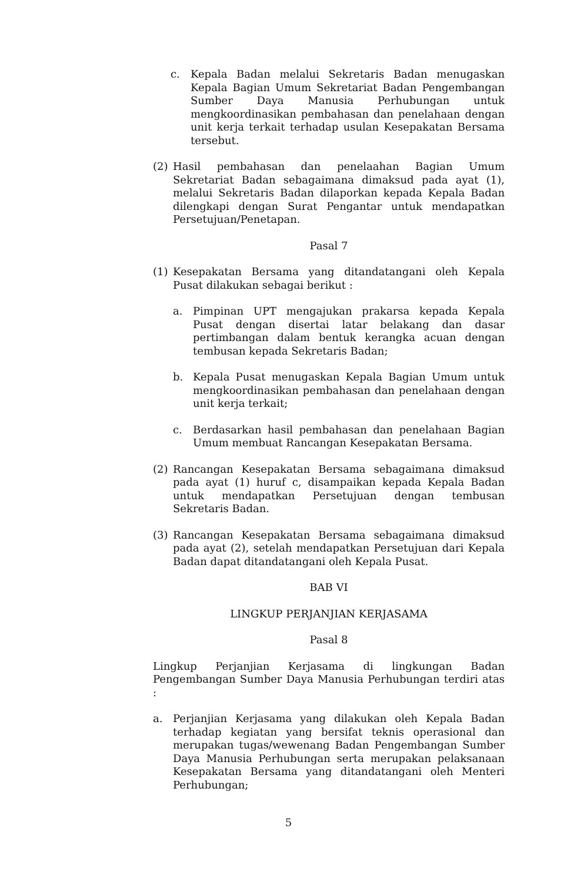c. Kepala Badan melalui Sekretaris Badan menugaskan Kepala Bagian Umum Sekretariat Badan Pengembangan Sumber Daya Manusia Perhubungan untuk mengkoordinasikan pembahasan dan penelahaan dengan unit kerja terkait terhadap usulan Kesepakatan Bersama tersebut.
(2) Hasil pembahasan dan penelaahan Bagian Umum Sekretariat Badan sebagaimana dimaksud pada ayat (1), melalui Sekretaris Badan dilaporkan kepada Kepala Badan dilengkapi dengan Surat Pengantar untuk mendapatkan Persetujuan/Penetapan.
Pasal 7
(1) Kesepakatan Bersama yang ditandatangani oleh Kepala Pusat dilakukan sebagai berikut :
a. Pimpinan UPT mengajukan prakarsa kepada Kepala Pusat dengan disertai latar belakang dan dasar pertimbangan dalam bentuk kerangka acuan dengan tembusan kepada Sekretaris Badan;
b. Kepala Pusat menugaskan Kepala Bagian Umum untuk mengkoordinasikan pembahasan dan penelahaan dengan unit kerja terkait;
c. Berdasarkan hasil pembahasan dan penelahaan Bagian Umum membuat Rancangan Kesepakatan Bersama.
(2) Rancangan Kesepakatan Bersama sebagaimana dimaksud pada ayat (1) huruf c, disampaikan kepada Kepala Badan untuk mendapatkan Persetujuan dengan tembusan Sekretaris Badan.
(3) Rancangan Kesepakatan Bersama sebagaimana dimaksud pada ayat (2), setelah mendapatkan Persetujuan dari Kepala Badan dapat ditandatangani oleh Kepala Pusat.
BAB VI
LINGKUP PERJANJIAN KERJASAMA
Pasal 8
Lingkup Perjanjian Kerjasama di lingkungan Badan Pengembangan Sumber Daya Manusia Perhubungan terdiri atas :
a. Perjanjian Kerjasama yang dilakukan oleh Kepala Badan terhadap kegiatan yang bersifat teknis operasional dan merupakan tugas/wewenang Badan Pengembangan Sumber Daya Manusia Perhubungan serta merupakan pelaksanaan Kesepakatan Bersama yang ditandatangani oleh Menteri Perhubungan;
5